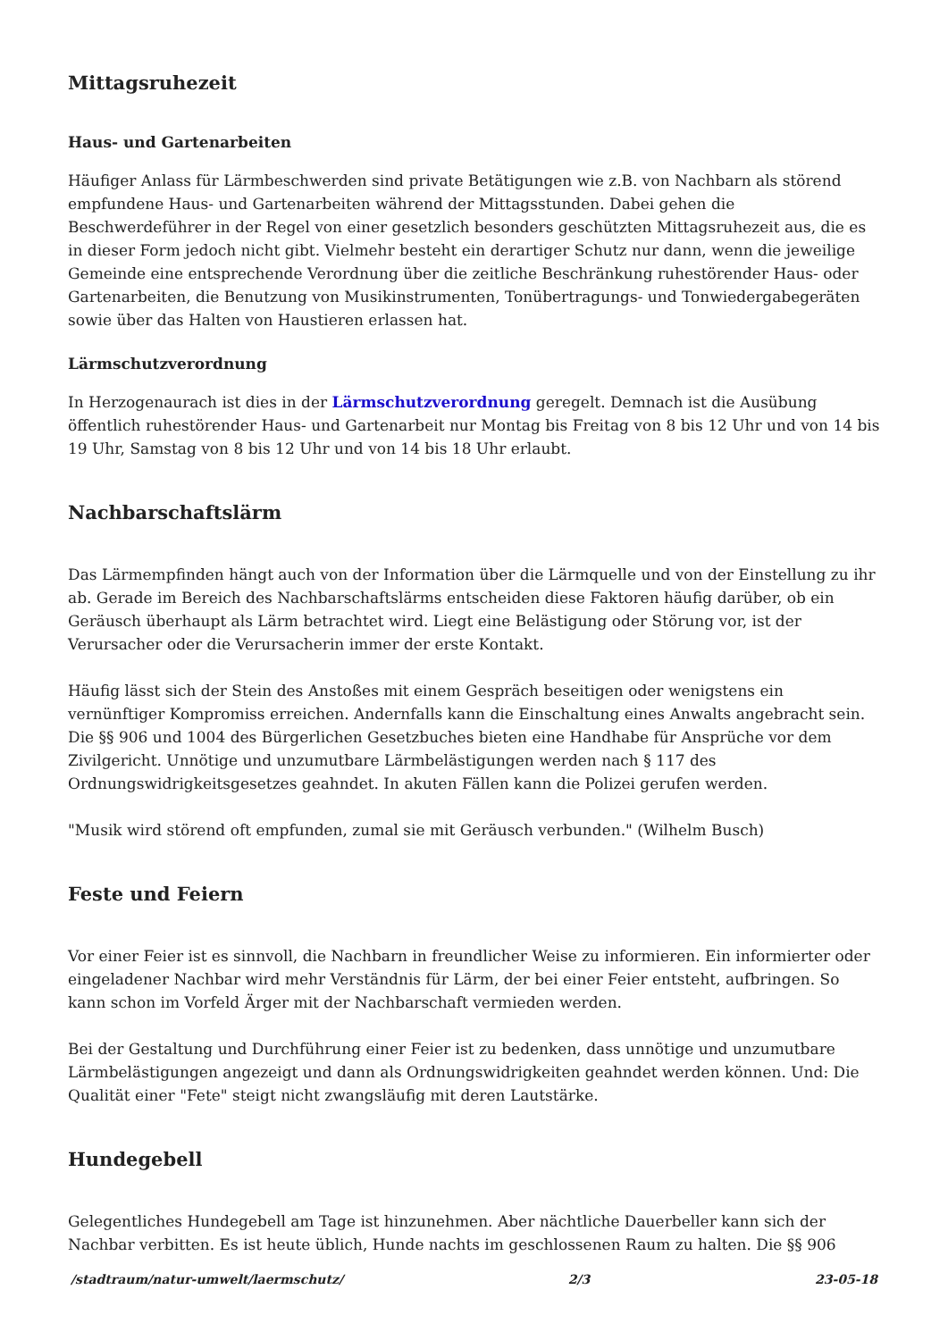Mittagsruhezeit
Haus- und Gartenarbeiten
Häufiger Anlass für Lärmbeschwerden sind private Betätigungen wie z.B. von Nachbarn als störend empfundene Haus- und Gartenarbeiten während der Mittagsstunden. Dabei gehen die Beschwerdeführer in der Regel von einer gesetzlich besonders geschützten Mittagsruhezeit aus, die es in dieser Form jedoch nicht gibt. Vielmehr besteht ein derartiger Schutz nur dann, wenn die jeweilige Gemeinde eine entsprechende Verordnung über die zeitliche Beschränkung ruhestörender Haus- oder Gartenarbeiten, die Benutzung von Musikinstrumenten, Tonübertragungs- und Tonwiedergabegeräten sowie über das Halten von Haustieren erlassen hat.
Lärmschutzverordnung
In Herzogenaurach ist dies in der Lärmschutzverordnung geregelt. Demnach ist die Ausübung öffentlich ruhestörender Haus- und Gartenarbeit nur Montag bis Freitag von 8 bis 12 Uhr und von 14 bis 19 Uhr, Samstag von 8 bis 12 Uhr und von 14 bis 18 Uhr erlaubt.
Nachbarschaftslärm
Das Lärmempfinden hängt auch von der Information über die Lärmquelle und von der Einstellung zu ihr ab. Gerade im Bereich des Nachbarschaftslärms entscheiden diese Faktoren häufig darüber, ob ein Geräusch überhaupt als Lärm betrachtet wird. Liegt eine Belästigung oder Störung vor, ist der Verursacher oder die Verursacherin immer der erste Kontakt.
Häufig lässt sich der Stein des Anstoßes mit einem Gespräch beseitigen oder wenigstens ein vernünftiger Kompromiss erreichen. Andernfalls kann die Einschaltung eines Anwalts angebracht sein. Die §§ 906 und 1004 des Bürgerlichen Gesetzbuches bieten eine Handhabe für Ansprüche vor dem Zivilgericht. Unnötige und unzumutbare Lärmbelästigungen werden nach § 117 des Ordnungswidrigkeitsgesetzes geahndet. In akuten Fällen kann die Polizei gerufen werden.
"Musik wird störend oft empfunden, zumal sie mit Geräusch verbunden." (Wilhelm Busch)
Feste und Feiern
Vor einer Feier ist es sinnvoll, die Nachbarn in freundlicher Weise zu informieren. Ein informierter oder eingeladener Nachbar wird mehr Verständnis für Lärm, der bei einer Feier entsteht, aufbringen. So kann schon im Vorfeld Ärger mit der Nachbarschaft vermieden werden.
Bei der Gestaltung und Durchführung einer Feier ist zu bedenken, dass unnötige und unzumutbare Lärmbelästigungen angezeigt und dann als Ordnungswidrigkeiten geahndet werden können. Und: Die Qualität einer "Fete" steigt nicht zwangsläufig mit deren Lautstärke.
Hundegebell
Gelegentliches Hundegebell am Tage ist hinzunehmen. Aber nächtliche Dauerbeller kann sich der Nachbar verbitten. Es ist heute üblich, Hunde nachts im geschlossenen Raum zu halten. Die §§ 906
/stadtraum/natur-umwelt/laermschutz/ 2/3 23-05-18